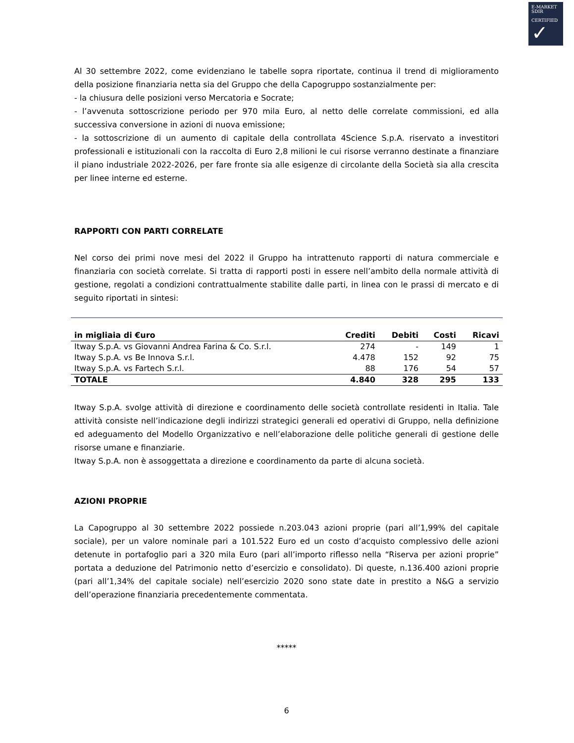E-MARKET
SDIR
CERTIFIED
✓
Al 30 settembre 2022, come evidenziano le tabelle sopra riportate, continua il trend di miglioramento della posizione finanziaria netta sia del Gruppo che della Capogruppo sostanzialmente per:
- la chiusura delle posizioni verso Mercatoria e Socrate;
- l’avvenuta sottoscrizione periodo per 970 mila Euro, al netto delle correlate commissioni, ed alla successiva conversione in azioni di nuova emissione;
- la sottoscrizione di un aumento di capitale della controllata 4Science S.p.A. riservato a investitori professionali e istituzionali con la raccolta di Euro 2,8 milioni le cui risorse verranno destinate a finanziare il piano industriale 2022-2026, per fare fronte sia alle esigenze di circolante della Società sia alla crescita per linee interne ed esterne.
RAPPORTI CON PARTI CORRELATE
Nel corso dei primi nove mesi del 2022 il Gruppo ha intrattenuto rapporti di natura commerciale e finanziaria con società correlate. Si tratta di rapporti posti in essere nell’ambito della normale attività di gestione, regolati a condizioni contrattualmente stabilite dalle parti, in linea con le prassi di mercato e di seguito riportati in sintesi:
| in migliaia di €uro | Crediti | Debiti | Costi | Ricavi |
| --- | --- | --- | --- | --- |
| Itway S.p.A. vs Giovanni Andrea Farina & Co. S.r.l. | 274 | - | 149 | 1 |
| Itway S.p.A. vs Be Innova S.r.l. | 4.478 | 152 | 92 | 75 |
| Itway S.p.A. vs Fartech S.r.l. | 88 | 176 | 54 | 57 |
| TOTALE | 4.840 | 328 | 295 | 133 |
Itway S.p.A. svolge attività di direzione e coordinamento delle società controllate residenti in Italia. Tale attività consiste nell’indicazione degli indirizzi strategici generali ed operativi di Gruppo, nella definizione ed adeguamento del Modello Organizzativo e nell’elaborazione delle politiche generali di gestione delle risorse umane e finanziarie.
Itway S.p.A. non è assoggettata a direzione e coordinamento da parte di alcuna società.
AZIONI PROPRIE
La Capogruppo al 30 settembre 2022 possiede n.203.043 azioni proprie (pari all’1,99% del capitale sociale), per un valore nominale pari a 101.522 Euro ed un costo d’acquisto complessivo delle azioni detenute in portafoglio pari a 320 mila Euro (pari all’importo riflesso nella “Riserva per azioni proprie” portata a deduzione del Patrimonio netto d’esercizio e consolidato). Di queste, n.136.400 azioni proprie (pari all’1,34% del capitale sociale) nell’esercizio 2020 sono state date in prestito a N&G a servizio dell’operazione finanziaria precedentemente commentata.
*****
6